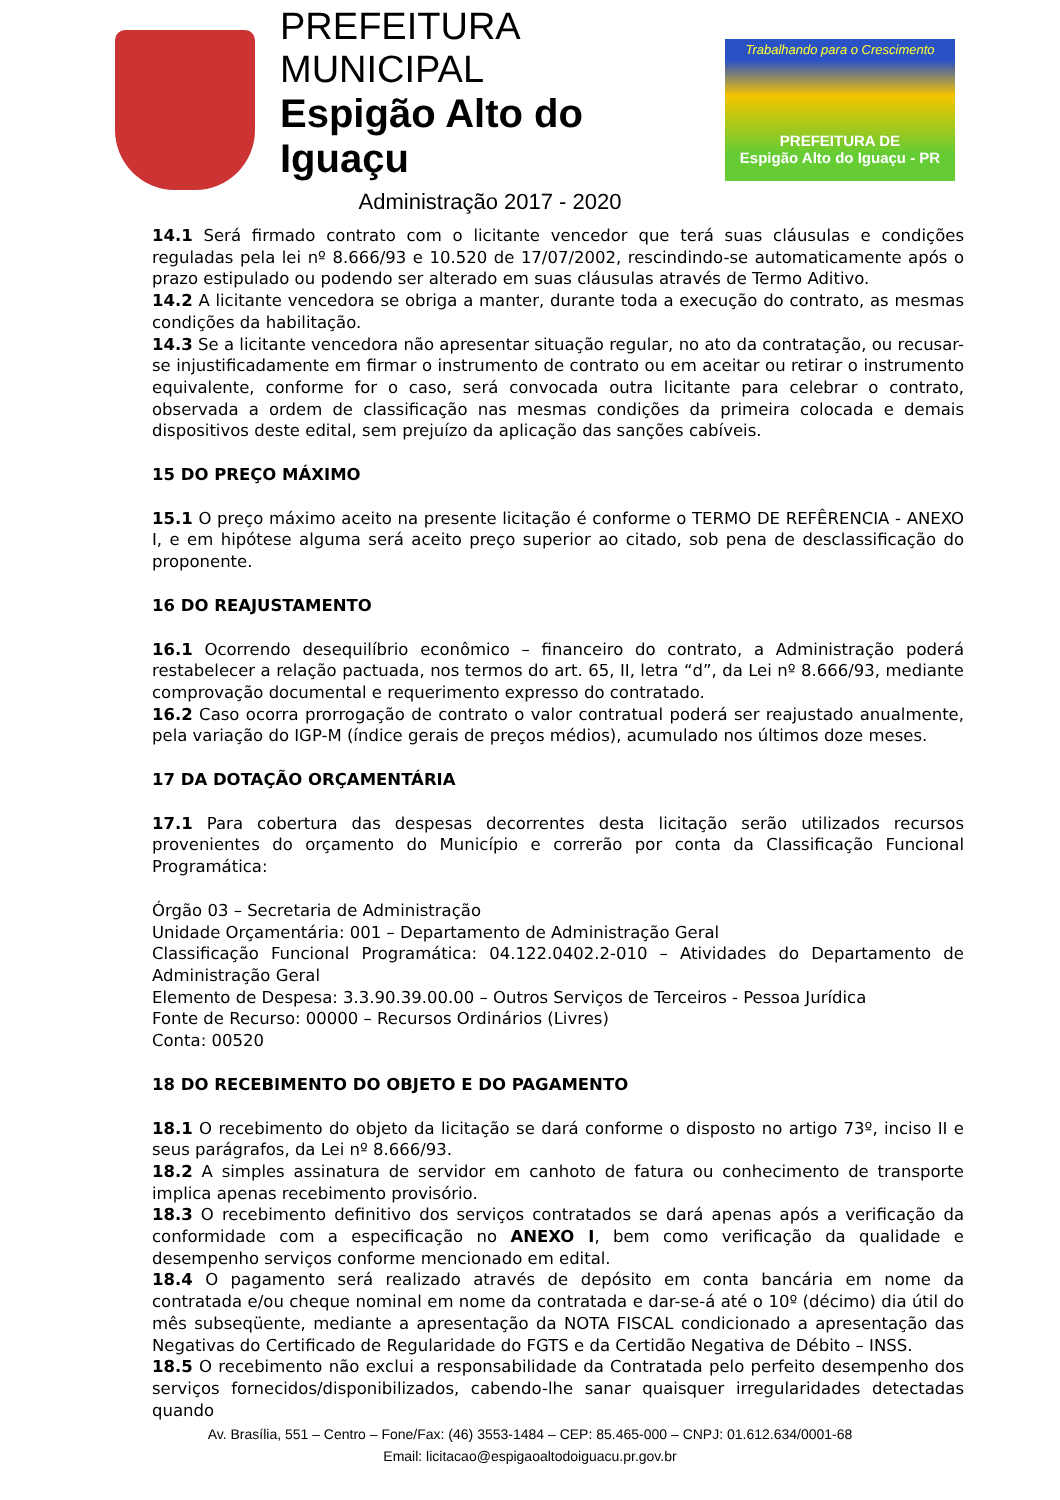PREFEITURA MUNICIPAL
Espigão Alto do Iguaçu
Administração 2017 - 2020
Trabalhando para o Crescimento
PREFEITURA DE
Espigão Alto do Iguaçu - PR
14.1 Será firmado contrato com o licitante vencedor que terá suas cláusulas e condições reguladas pela lei nº 8.666/93 e 10.520 de 17/07/2002, rescindindo-se automaticamente após o prazo estipulado ou podendo ser alterado em suas cláusulas através de Termo Aditivo.
14.2 A licitante vencedora se obriga a manter, durante toda a execução do contrato, as mesmas condições da habilitação.
14.3 Se a licitante vencedora não apresentar situação regular, no ato da contratação, ou recusar-se injustificadamente em firmar o instrumento de contrato ou em aceitar ou retirar o instrumento equivalente, conforme for o caso, será convocada outra licitante para celebrar o contrato, observada a ordem de classificação nas mesmas condições da primeira colocada e demais dispositivos deste edital, sem prejuízo da aplicação das sanções cabíveis.
15 DO PREÇO MÁXIMO
15.1 O preço máximo aceito na presente licitação é conforme o TERMO DE REFÊRENCIA - ANEXO I, e em hipótese alguma será aceito preço superior ao citado, sob pena de desclassificação do proponente.
16 DO REAJUSTAMENTO
16.1 Ocorrendo desequilíbrio econômico – financeiro do contrato, a Administração poderá restabelecer a relação pactuada, nos termos do art. 65, II, letra “d”, da Lei nº 8.666/93, mediante comprovação documental e requerimento expresso do contratado.
16.2 Caso ocorra prorrogação de contrato o valor contratual poderá ser reajustado anualmente, pela variação do IGP-M (índice gerais de preços médios), acumulado nos últimos doze meses.
17 DA DOTAÇÃO ORÇAMENTÁRIA
17.1 Para cobertura das despesas decorrentes desta licitação serão utilizados recursos provenientes do orçamento do Município e correrão por conta da Classificação Funcional Programática:
Órgão 03 – Secretaria de Administração
Unidade Orçamentária: 001 – Departamento de Administração Geral
Classificação Funcional Programática: 04.122.0402.2-010 – Atividades do Departamento de Administração Geral
Elemento de Despesa: 3.3.90.39.00.00 – Outros Serviços de Terceiros - Pessoa Jurídica
Fonte de Recurso: 00000 – Recursos Ordinários (Livres)
Conta: 00520
18 DO RECEBIMENTO DO OBJETO E DO PAGAMENTO
18.1 O recebimento do objeto da licitação se dará conforme o disposto no artigo 73º, inciso II e seus parágrafos, da Lei nº 8.666/93.
18.2 A simples assinatura de servidor em canhoto de fatura ou conhecimento de transporte implica apenas recebimento provisório.
18.3 O recebimento definitivo dos serviços contratados se dará apenas após a verificação da conformidade com a especificação no ANEXO I, bem como verificação da qualidade e desempenho serviços conforme mencionado em edital.
18.4 O pagamento será realizado através de depósito em conta bancária em nome da contratada e/ou cheque nominal em nome da contratada e dar-se-á até o 10º (décimo) dia útil do mês subseqüente, mediante a apresentação da NOTA FISCAL condicionado a apresentação das Negativas do Certificado de Regularidade do FGTS e da Certidão Negativa de Débito – INSS.
18.5 O recebimento não exclui a responsabilidade da Contratada pelo perfeito desempenho dos serviços fornecidos/disponibilizados, cabendo-lhe sanar quaisquer irregularidades detectadas quando
Av. Brasília, 551 – Centro – Fone/Fax: (46) 3553-1484 – CEP: 85.465-000 – CNPJ: 01.612.634/0001-68
Email: licitacao@espigaoaltodoiguacu.pr.gov.br